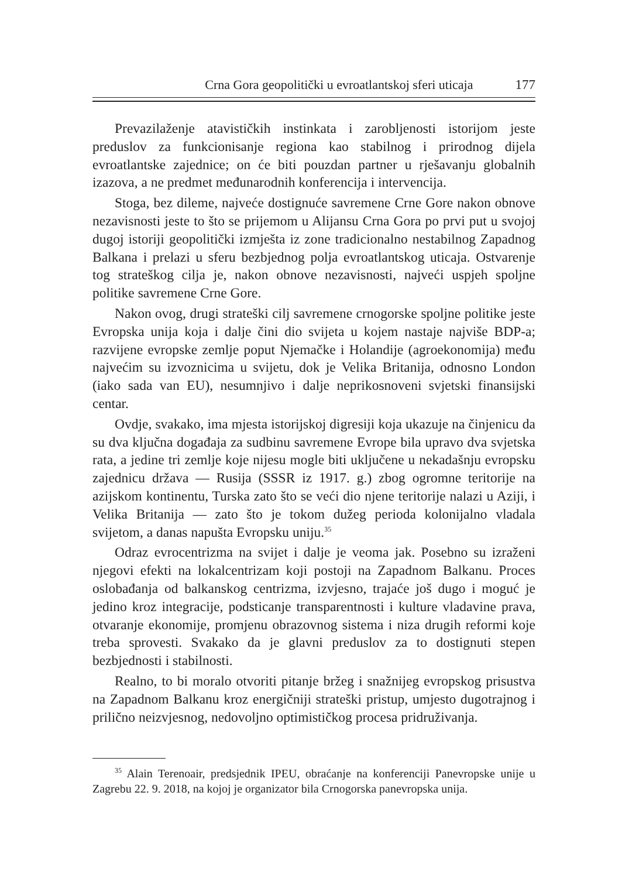Crna Gora geopolitički u evroatlantskoj sferi uticaja 177
Prevazilaženje atavističkih instinkata i zarobljenosti istorijom jeste preduslov za funkcionisanje regiona kao stabilnog i prirodnog dijela evroatlantske zajednice; on će biti pouzdan partner u rješavanju globalnih izazova, a ne predmet međunarodnih konferencija i intervencija.
Stoga, bez dileme, najveće dostignuće savremene Crne Gore nakon obnove nezavisnosti jeste to što se prijemom u Alijansu Crna Gora po prvi put u svojoj dugoj istoriji geopolitički izmješta iz zone tradicionalno nestabilnog Zapadnog Balkana i prelazi u sferu bezbjednog polja evroatlantskog uticaja. Ostvarenje tog strateškog cilja je, nakon obnove nezavisnosti, najveći uspjeh spoljne politike savremene Crne Gore.
Nakon ovog, drugi strateški cilj savremene crnogorske spoljne politike jeste Evropska unija koja i dalje čini dio svijeta u kojem nastaje najviše BDP-a; razvijene evropske zemlje poput Njemačke i Holandije (agroekonomija) među najvećim su izvoznicima u svijetu, dok je Velika Britanija, odnosno London (iako sada van EU), nesumnjivo i dalje neprikosnoveni svjetski finansijski centar.
Ovdje, svakako, ima mjesta istorijskoj digresiji koja ukazuje na činjenicu da su dva ključna događaja za sudbinu savremene Evrope bila upravo dva svjetska rata, a jedine tri zemlje koje nijesu mogle biti uključene u nekadašnju evropsku zajednicu država — Rusija (SSSR iz 1917. g.) zbog ogromne teritorije na azijskom kontinentu, Turska zato što se veći dio njene teritorije nalazi u Aziji, i Velika Britanija — zato što je tokom dužeg perioda kolonijalno vladala svijetom, a danas napušta Evropsku uniju.<sup>35</sup>
Odraz evrocentrizma na svijet i dalje je veoma jak. Posebno su izraženi njegovi efekti na lokalcentrizam koji postoji na Zapadnom Balkanu. Proces oslobađanja od balkanskog centrizma, izvjesno, trajaće još dugo i moguć je jedino kroz integracije, podsticanje transparentnosti i kulture vladavine prava, otvaranje ekonomije, promjenu obrazovnog sistema i niza drugih reformi koje treba sprovesti. Svakako da je glavni preduslov za to dostignuti stepen bezbjednosti i stabilnosti.
Realno, to bi moralo otvoriti pitanje bržeg i snažnijeg evropskog prisustva na Zapadnom Balkanu kroz energičniji strateški pristup, umjesto dugotrajnog i prilično neizvjesnog, nedovoljno optimističkog procesa pridruživanja.
<sup>35</sup> Alain Terenoair, predsjednik IPEU, obraćanje na konferenciji Panevropske unije u Zagrebu 22. 9. 2018, na kojoj je organizator bila Crnogorska panevropska unija.